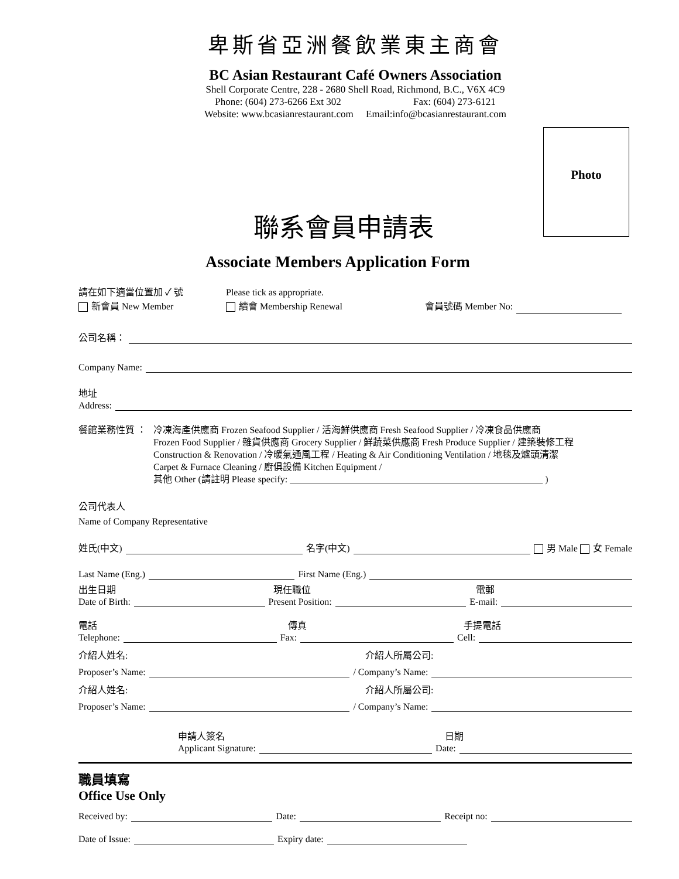卑斯省亞洲餐飲業東主商會
BC Asian Restaurant Café Owners Association
Shell Corporate Centre, 228 - 2680 Shell Road, Richmond, B.C., V6X 4C9
Phone: (604) 273-6266 Ext 302 Fax: (604) 273-6121
Website: www.bcasianrestaurant.com Email:info@bcasianrestaurant.com
Photo
聯系會員申請表
Associate Members Application Form
請在如下適當位置加 ✓ 號 Please tick as appropriate.
新會員 New Member 續會 Membership Renewal 會員號碼 Member No:
公司名稱：
Company Name:
地址
Address:
餐館業務性質 ： 冷凍海產供應商 Frozen Seafood Supplier / 活海鮮供應商 Fresh Seafood Supplier / 冷凍食品供應商
Frozen Food Supplier / 雜貨供應商 Grocery Supplier / 鮮蔬菜供應商 Fresh Produce Supplier / 建築裝修工程
Construction & Renovation / 冷暖氣通風工程 / Heating & Air Conditioning Ventilation / 地毯及爐頭清潔
Carpet & Furnace Cleaning / 廚俱設備 Kitchen Equipment /
其他 Other (請註明 Please specify: ______________________________________________________ )
公司代表人
Name of Company Representative
姓氏(中文) 名字(中文) 男 Male 女 Female
Last Name (Eng.) First Name (Eng.)
出生日期 現任職位 電郵
Date of Birth: Present Position: E-mail:
電話 傳真 手提電話
Telephone: Fax: Cell:
介紹人姓名: 介紹人所屬公司:
Proposer’s Name: / Company’s Name:
介紹人姓名: 介紹人所屬公司:
Proposer’s Name: / Company’s Name:
申請人簽名 日期
Applicant Signature: Date:
職員填寫
Office Use Only
Received by: Date: Receipt no:
Date of Issue: Expiry date: